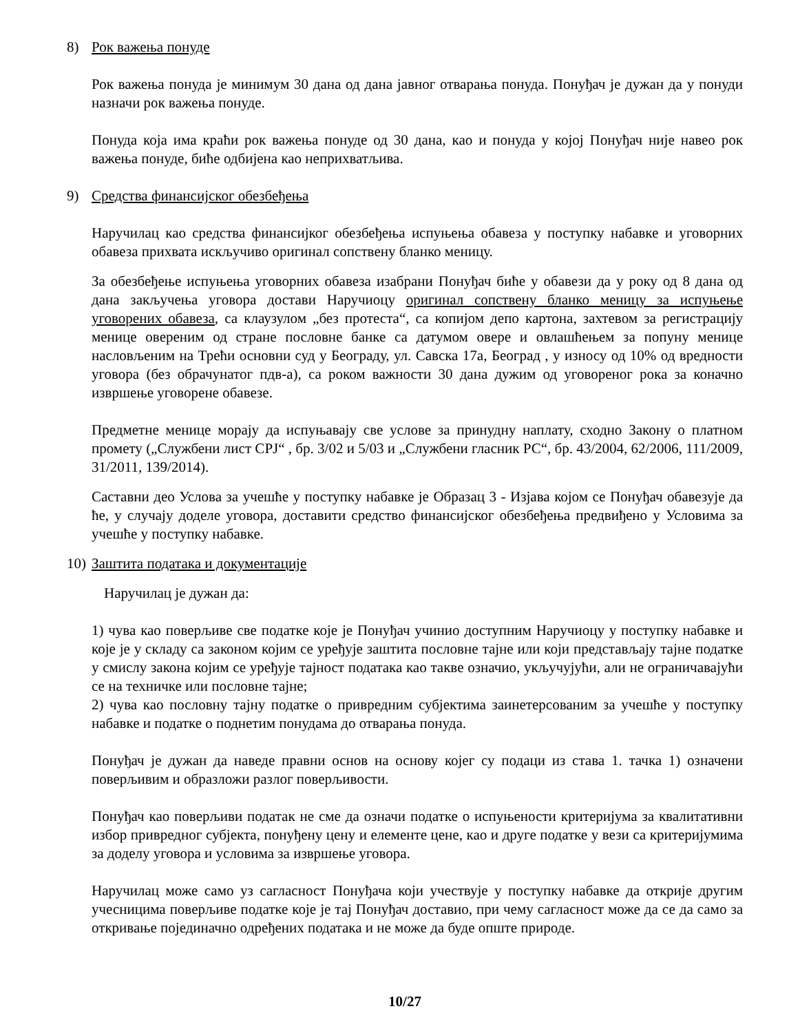8) Рок важења понуде
Рок важења понуда је минимум 30 дана од дана јавног отварања понуда. Понуђач је дужан да у понуди назначи рок важења понуде.
Понуда која има краћи рок важења понуде од 30 дана, као и понуда у којој Понуђач није навео рок важења понуде, биће одбијена као неприхватљива.
9) Средства финансијског обезбеђења
Наручилац као средства финансијког обезбеђења испуњења обавеза у поступку набавке и уговорних обавеза прихвата искључиво оригинал сопствену бланко меницу.
За обезбеђење испуњења уговорних обавеза изабрани Понуђач биће у обавези да у року од 8 дана од дана закључења уговора достави Наручиоцу оригинал сопствену бланко меницу за испуњење уговорених обавеза, са клаузулом „без протеста“, са копијом депо картона, захтевом за регистрацију менице овереним од стране пословне банке са датумом овере и овлашћењем за попуну менице насловљеним на Трећи основни суд у Београду, ул. Савска 17а, Београд , у износу од 10% од вредности уговора (без обрачунатог пдв-а), са роком важности 30 дана дужим од уговореног рока за коначно извршење уговорене обавезе.
Предметне менице морају да испуњавају све услове за принудну наплату, сходно Закону о платном промету („Службени лист СРЈ“ , бр. 3/02 и 5/03 и „Службени гласник РС“, бр. 43/2004, 62/2006, 111/2009, 31/2011, 139/2014).
Саставни део Услова за учешће у поступку набавке је Образац 3 - Изјава којом се Понуђач обавезује да ће, у случају доделе уговора, доставити средство финансијског обезбеђења предвиђено у Условима за учешће у поступку набавке.
10) Заштита података и документације
Наручилац је дужан да:
1) чува као поверљиве све податке које је Понуђач учинио доступним Наручиоцу у поступку набавке и које је у складу са законом којим се уређује заштита пословне тајне или који представљају тајне податке у смислу закона којим се уређује тајност података као такве означио, укључујући, али не ограничавајући се на техничке или пословне тајне;
2) чува као пословну тајну податке о привредним субјектима заинетерсованим за учешће у поступку набавке и податке о поднетим понудама до отварања понуда.
Понуђач је дужан да наведе правни основ на основу којег су подаци из става 1. тачка 1) означени поверљивим и образложи разлог поверљивости.
Понуђач као поверљиви податак не сме да означи податке о испуњености критеријума за квалитативни избор привредног субјекта, понуђену цену и елементе цене, као и друге податке у вези са критеријумима за доделу уговора и условима за извршење уговора.
Наручилац може само уз сагласност Понуђача који учествује у поступку набавке да открије другим учесницима поверљиве податке које је тај Понуђач доставио, при чему сагласност може да се да само за откривање појединачно одређених података и не може да буде опште природе.
10/27